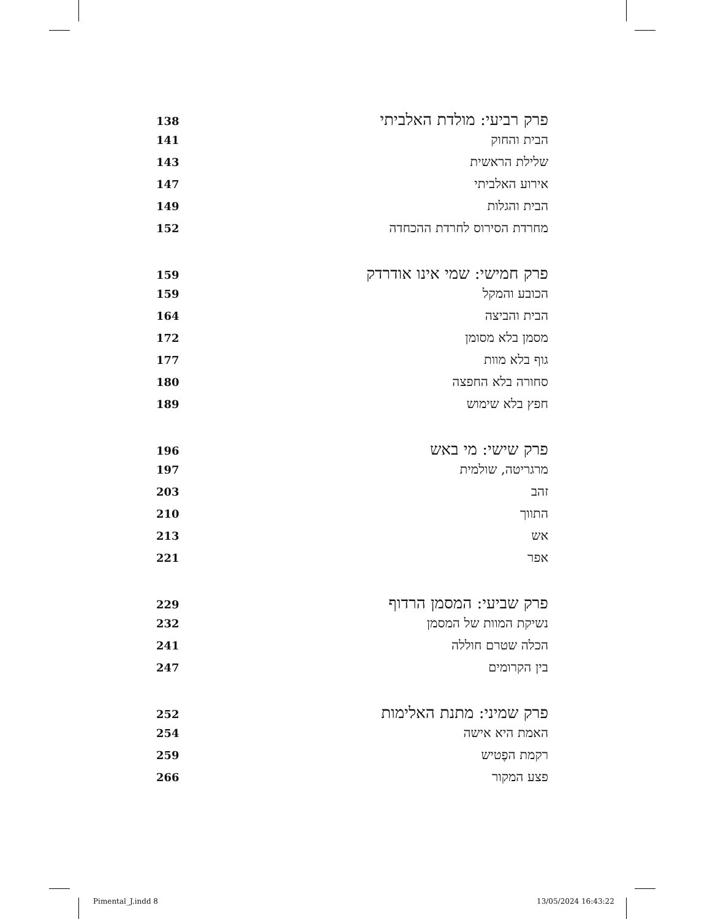פרק רביעי: מולדת האלביתי 138
הבית והחוק 141
שלילת הראשית 143
אירוע האלביתי 147
הבית והגלות 149
מחרדת הסירוס לחרדת ההכחדה 152
פרק חמישי: שמי אינו אודרדק 159
הכובע והמקל 159
הבית והביצה 164
מסמן בלא מסומן 172
גוף בלא מוות 177
סחורה בלא החפצה 180
חפץ בלא שימוש 189
פרק שישי: מי באש 196
מרגריטה, שולמית 197
זהב 203
התווך 210
אש 213
אפר 221
פרק שביעי: המסמן הרדוף 229
נשיקת המוות של המסמן 232
הכלה שטרם חוללה 241
בין הקרומים 247
פרק שמיני: מתנת האלימות 252
האמת היא אישה 254
רקמת הפֶטיש 259
פצע המקור 266
Pimental_J.indd 8 13/05/2024 16:43:22